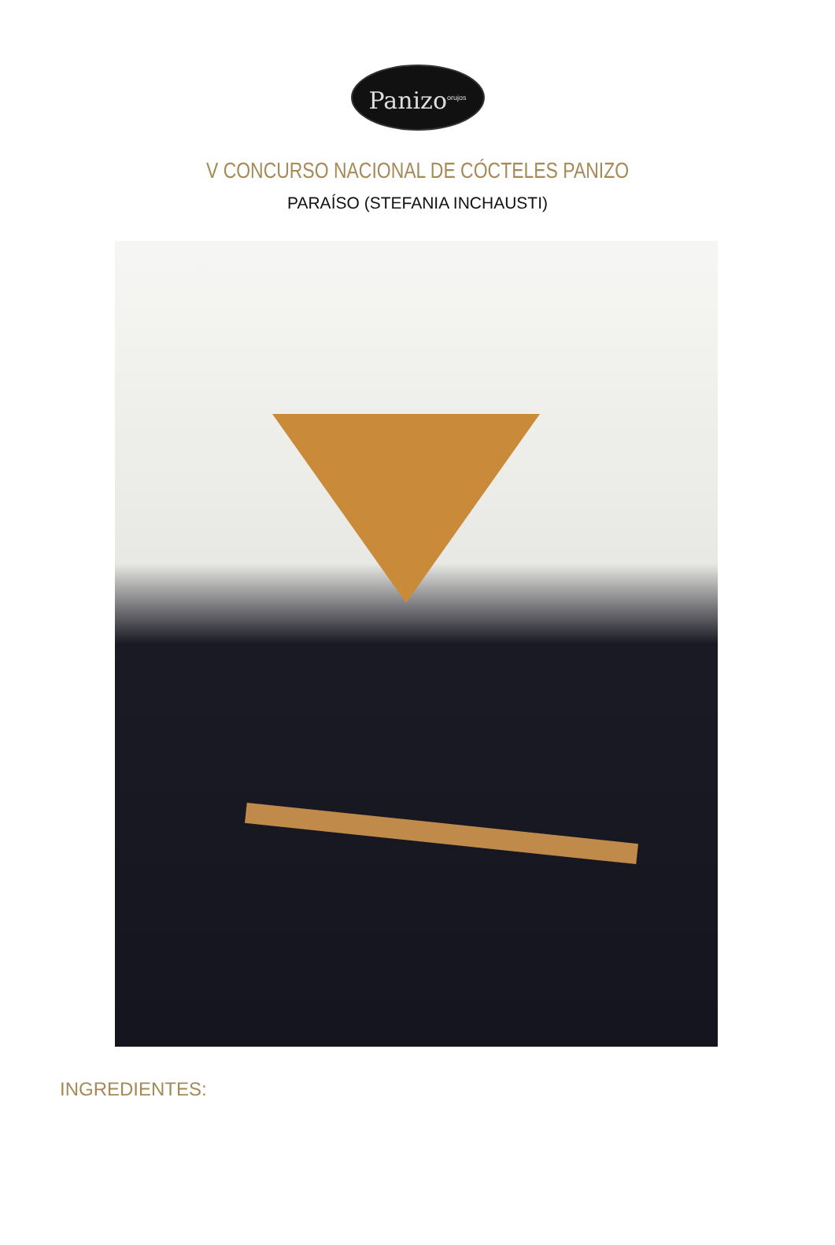Panizo<sup>orujos</sup>
V CONCURSO NACIONAL DE CÓCTELES PANIZO
PARAÍSO (STEFANIA INCHAUSTI)
INGREDIENTES: